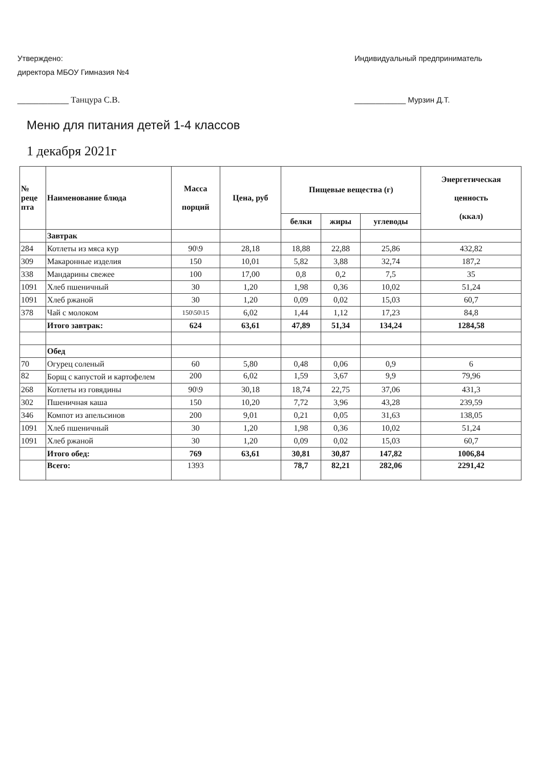Утверждено:
директора МБОУ Гимназия №4
____________ Танцура С.В.
Индивидуальный предприниматель
____________ Мурзин Д.Т.
Меню для питания детей 1-4 классов
1 декабря 2021г
| № реце пта | Наименование блюда | Масса порций | Цена, руб | Пищевые вещества (г) | | | Энергетическая ценность (ккал) |
| --- | --- | --- | --- | --- | --- | --- | --- |
| | | | | белки | жиры | углеводы | |
| | Завтрак | | | | | | |
| 284 | Котлеты из мяса кур | 90\9 | 28,18 | 18,88 | 22,88 | 25,86 | 432,82 |
| 309 | Макаронные изделия | 150 | 10,01 | 5,82 | 3,88 | 32,74 | 187,2 |
| 338 | Мандарины свежее | 100 | 17,00 | 0,8 | 0,2 | 7,5 | 35 |
| 1091 | Хлеб пшеничный | 30 | 1,20 | 1,98 | 0,36 | 10,02 | 51,24 |
| 1091 | Хлеб ржаной | 30 | 1,20 | 0,09 | 0,02 | 15,03 | 60,7 |
| 378 | Чай с молоком | 150\50\15 | 6,02 | 1,44 | 1,12 | 17,23 | 84,8 |
| | Итого завтрак: | 624 | 63,61 | 47,89 | 51,34 | 134,24 | 1284,58 |
| | Обед | | | | | | |
| 70 | Огурец соленый | 60 | 5,80 | 0,48 | 0,06 | 0,9 | 6 |
| 82 | Борщ с капустой и картофелем | 200 | 6,02 | 1,59 | 3,67 | 9,9 | 79,96 |
| 268 | Котлеты из говядины | 90\9 | 30,18 | 18,74 | 22,75 | 37,06 | 431,3 |
| 302 | Пшеничная каша | 150 | 10,20 | 7,72 | 3,96 | 43,28 | 239,59 |
| 346 | Компот из апельсинов | 200 | 9,01 | 0,21 | 0,05 | 31,63 | 138,05 |
| 1091 | Хлеб пшеничный | 30 | 1,20 | 1,98 | 0,36 | 10,02 | 51,24 |
| 1091 | Хлеб ржаной | 30 | 1,20 | 0,09 | 0,02 | 15,03 | 60,7 |
| | Итого обед: | 769 | 63,61 | 30,81 | 30,87 | 147,82 | 1006,84 |
| | Всего: | 1393 | | 78,7 | 82,21 | 282,06 | 2291,42 |